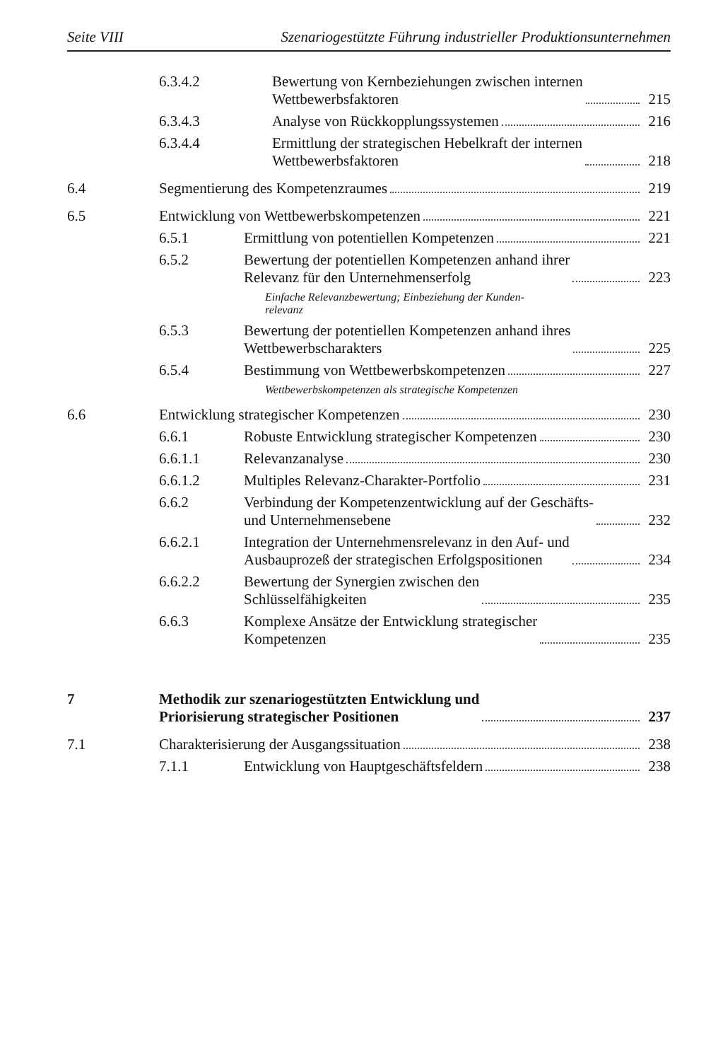Seite VIII Szenariogestützte Führung industrieller Produktionsunternehmen
6.3.4.2 Bewertung von Kernbeziehungen zwischen internen
Wettbewerbsfaktoren 215
6.3.4.3 Analyse von Rückkopplungssystemen 216
6.3.4.4 Ermittlung der strategischen Hebelkraft der internen
Wettbewerbsfaktoren 218
6.4 Segmentierung des Kompetenzraumes 219
6.5 Entwicklung von Wettbewerbskompetenzen 221
6.5.1 Ermittlung von potentiellen Kompetenzen 221
6.5.2 Bewertung der potentiellen Kompetenzen anhand ihrer
Relevanz für den Unternehmenserfolg 223
Einfache Relevanzbewertung; Einbeziehung der Kunden-
relevanz
6.5.3 Bewertung der potentiellen Kompetenzen anhand ihres
Wettbewerbscharakters 225
6.5.4 Bestimmung von Wettbewerbskompetenzen 227
Wettbewerbskompetenzen als strategische Kompetenzen
6.6 Entwicklung strategischer Kompetenzen 230
6.6.1 Robuste Entwicklung strategischer Kompetenzen 230
6.6.1.1 Relevanzanalyse 230
6.6.1.2 Multiples Relevanz-Charakter-Portfolio 231
6.6.2 Verbindung der Kompetenzentwicklung auf der Geschäfts-
und Unternehmensebene 232
6.6.2.1 Integration der Unternehmensrelevanz in den Auf- und
Ausbauprozeß der strategischen Erfolgspositionen 234
6.6.2.2 Bewertung der Synergien zwischen den
Schlüsselfähigkeiten 235
6.6.3 Komplexe Ansätze der Entwicklung strategischer
Kompetenzen 235
7 Methodik zur szenariogestützten Entwicklung und
Priorisierung strategischer Positionen 237
7.1 Charakterisierung der Ausgangssituation 238
7.1.1 Entwicklung von Hauptgeschäftsfeldern 238